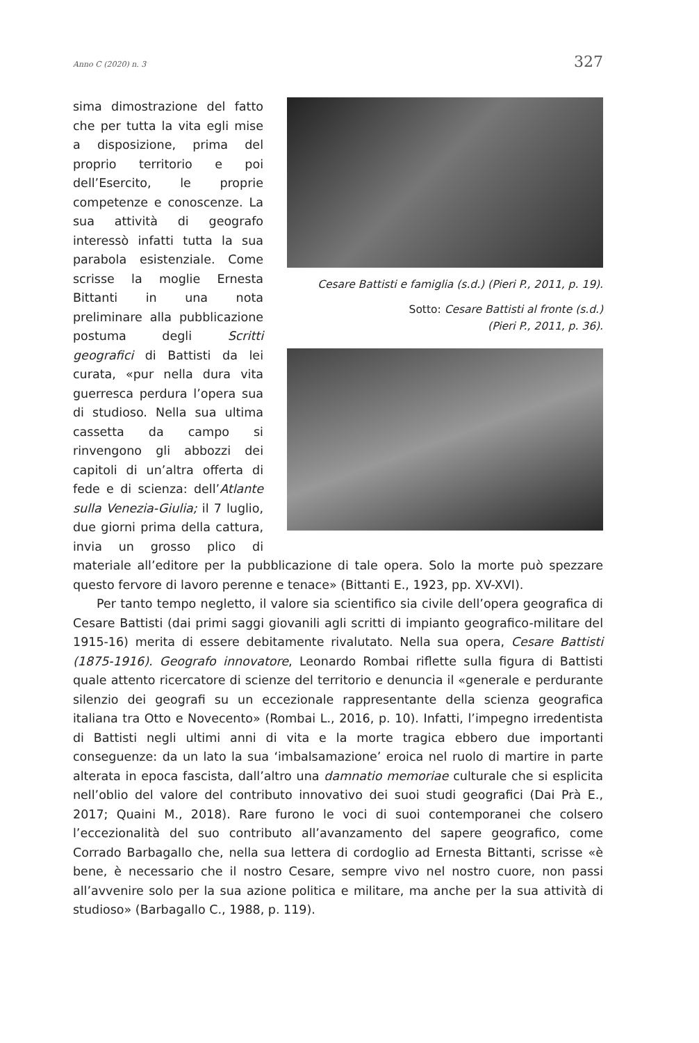Anno C (2020) n. 3 327
Cesare Battisti e famiglia (s.d.) (Pieri P., 2011, p. 19).
Sotto: Cesare Battisti al fronte (s.d.)
(Pieri P., 2011, p. 36).
sima dimostrazione del fatto che per tutta la vita egli mise a disposizione, prima del proprio territorio e poi dell’Esercito, le proprie competenze e conoscenze. La sua attività di geografo interessò infatti tutta la sua parabola esistenziale. Come scrisse la moglie Ernesta Bittanti in una nota preliminare alla pubblicazione postuma degli Scritti geografici di Battisti da lei curata, «pur nella dura vita guerresca perdura l’opera sua di studioso. Nella sua ultima cassetta da campo si rinvengono gli abbozzi dei capitoli di un’altra offerta di fede e di scienza: dell’Atlante sulla Venezia-Giulia; il 7 luglio, due giorni prima della cattura, invia un grosso plico di materiale all’editore per la pubblicazione di tale opera. Solo la morte può spezzare questo fervore di lavoro perenne e tenace» (Bittanti E., 1923, pp. XV-XVI).
Per tanto tempo negletto, il valore sia scientifico sia civile dell’opera geografica di Cesare Battisti (dai primi saggi giovanili agli scritti di impianto geografico-militare del 1915-16) merita di essere debitamente rivalutato. Nella sua opera, Cesare Battisti (1875-1916). Geografo innovatore, Leonardo Rombai riflette sulla figura di Battisti quale attento ricercatore di scienze del territorio e denuncia il «generale e perdurante silenzio dei geografi su un eccezionale rappresentante della scienza geografica italiana tra Otto e Novecento» (Rombai L., 2016, p. 10). Infatti, l’impegno irredentista di Battisti negli ultimi anni di vita e la morte tragica ebbero due importanti conseguenze: da un lato la sua ‘imbalsamazione’ eroica nel ruolo di martire in parte alterata in epoca fascista, dall’altro una damnatio memoriae culturale che si esplicita nell’oblio del valore del contributo innovativo dei suoi studi geografici (Dai Prà E., 2017; Quaini M., 2018). Rare furono le voci di suoi contemporanei che colsero l’eccezionalità del suo contributo all’avanzamento del sapere geografico, come Corrado Barbagallo che, nella sua lettera di cordoglio ad Ernesta Bittanti, scrisse «è bene, è necessario che il nostro Cesare, sempre vivo nel nostro cuore, non passi all’avvenire solo per la sua azione politica e militare, ma anche per la sua attività di studioso» (Barbagallo C., 1988, p. 119).